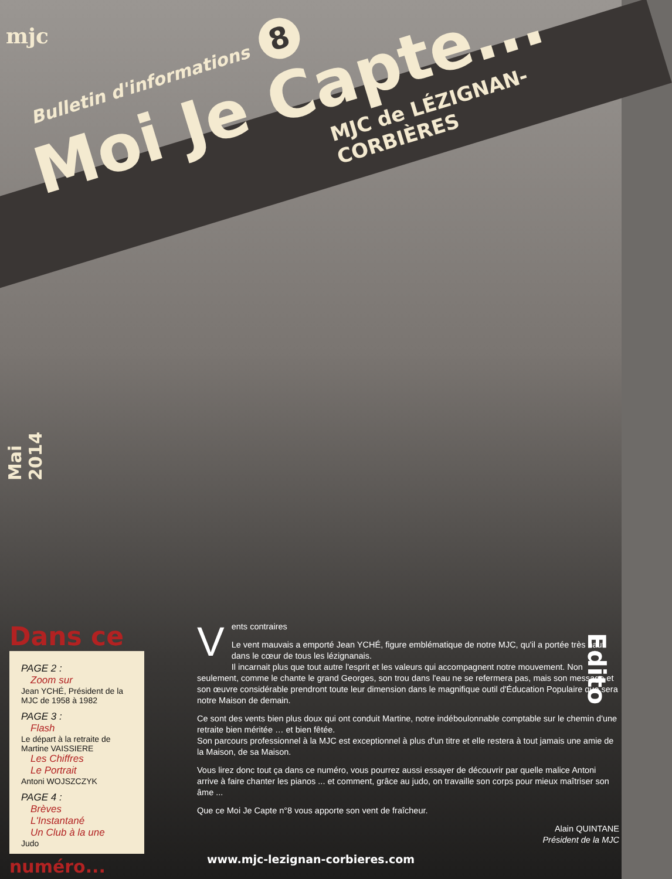mjc
Bulletin d'informations 8
Moi Je Capte...
MJC de LÉZIGNAN-CORBIÈRES
Mai 2014
Dans ce
PAGE 2 :
Zoom sur
Jean YCHÉ, Président de la MJC de 1958 à 1982
PAGE 3 :
Flash
Le départ à la retraite de Martine VAISSIERE
Les Chiffres
Le Portrait
Antoni WOJSZCZYK
PAGE 4 :
Brèves
L'Instantané
Un Club à la une
Judo
numéro...
Vents contraires
Le vent mauvais a emporté Jean YCHÉ, figure emblématique de notre MJC, qu'il a portée très haut dans le cœur de tous les lézignanais.
Il incarnait plus que tout autre l'esprit et les valeurs qui accompagnent notre mouvement. Non seulement, comme le chante le grand Georges, son trou dans l'eau ne se refermera pas, mais son message et son œuvre considérable prendront toute leur dimension dans le magnifique outil d'Éducation Populaire que sera notre Maison de demain.
Ce sont des vents bien plus doux qui ont conduit Martine, notre indéboulonnable comptable sur le chemin d'une retraite bien méritée … et bien fêtée.
Son parcours professionnel à la MJC est exceptionnel à plus d'un titre et elle restera à tout jamais une amie de la Maison, de sa Maison.
Vous lirez donc tout ça dans ce numéro, vous pourrez aussi essayer de découvrir par quelle malice Antoni arrive à faire chanter les pianos ... et comment, grâce au judo, on travaille son corps pour mieux maîtriser son âme ...
Que ce Moi Je Capte n°8 vous apporte son vent de fraîcheur.
Alain QUINTANE
Président de la MJC
Edito
www.mjc-lezignan-corbieres.com